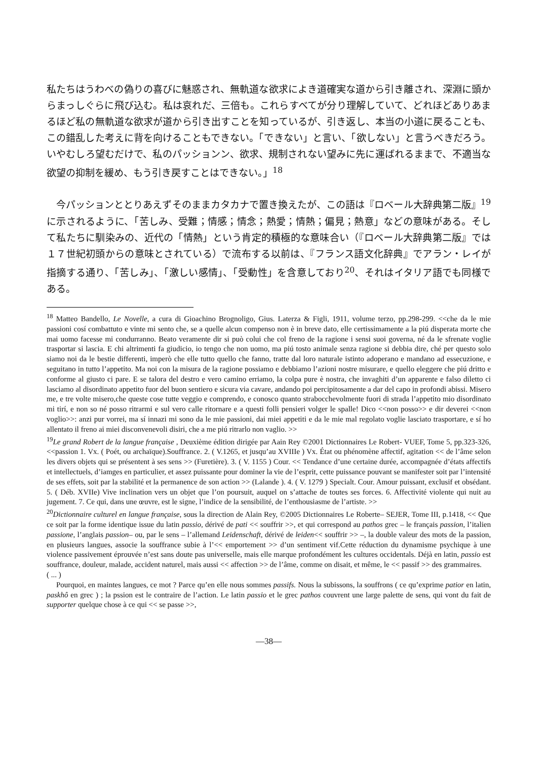私たちはうわべの偽りの喜びに魅惑され、無軌道な欲求によき道確実な道から引き離され、深淵に頭からまっしぐらに飛び込む。私は哀れだ、三倍も。これらすべてが分り理解していて、どれほどありあまるほど私の無軌道な欲求が道から引き出すことを知っているが、引き返し、本当の小道に戻ることも、この錯乱した考えに背を向けることもできない。「できない」と言い、「欲しない」と言うべきだろう。いやむしろ望むだけで、私のパッションン、欲求、規制されない望みに先に運ばれるままで、不適当な欲望の抑制を緩め、もう引き戻すことはできない。」<sup>18</sup>
今パッションととりあえずそのままカタカナで置き換えたが、この語は『ロベール大辞典第二版』<sup>19</sup>に示されるように、「苦しみ、受難；情感；情念；熱愛；情熱；偏見；熱意」などの意味がある。そして私たちに馴染みの、近代の「情熱」という肯定的積極的な意味合い（『ロベール大辞典第二版』では１７世紀初頭からの意味とされている）で流布する以前は、『フランス語文化辞典』でアラン・レイが指摘する通り、「苦しみ」、「激しい感情」、「受動性」を含意しており<sup>20</sup>、それはイタリア語でも同様である。
<sup>18</sup> Matteo Bandello, Le Novelle, a cura di Gioachino Brognoligo, Gius. Laterza & Figli, 1911, volume terzo, pp.298-299. <<che da le mie passioni cosí combattuto e vinte mi sento che, se a quelle alcun compenso non è in breve dato, elle certissimamente a la piú disperata morte che mai uomo facesse mi condurranno. Beato veramente dir si può colui che col freno de la ragione i sensi suoi governa, né da le sfrenate voglie trasportar si lascia. E chi altrimenti fa giudicio, io tengo che non uomo, ma piú tosto animale senza ragione si debbia dire, ché per questo solo siamo noi da le bestie differenti, imperò che elle tutto quello che fanno, tratte dal loro naturale istinto adoperano e mandano ad essecuzione, e seguitano in tutto l’appetito. Ma noi con la misura de la ragione possiamo e debbiamo l’azioni nostre misurare, e quello eleggere che piú dritto e conforme al giusto ci pare. E se talora del destro e vero camino erriamo, la colpa pure è nostra, che invaghiti d’un apparente e falso diletto ci lasciamo al disordinato appetito fuor del buon sentiero e sicura via cavare, andando poi percipitosamente a dar del capo in profondi abissi. Misero me, e tre volte misero,che queste cose tutte veggio e comprendo, e conosco quanto strabocchevolmente fuori di strada l’appetito mio disordinato mi tirí, e non so né posso ritrarmi e sul vero calle ritornare e a questi folli pensieri volger le spalle! Dico <<non posso>> e dir deverei <<non voglio>>: anzi pur vorrei, ma sí innazi mi sono da le mie passioni, dai miei appetiti e da le mie mal regolato voglie lasciato trasportare, e sí ho allentato il freno ai miei disconvenevoli disiri, che a me piú ritrarlo non vaglio. >>
<sup>19</sup> Le grand Robert de la langue française , Deuxième édition dirigée par Aain Rey ©2001 Dictionnaires Le Robert- VUEF, Tome 5, pp.323-326, <<passion 1. Vx. ( Poét, ou archaïque).Souffrance. 2. ( V.1265, et jusqu’au XVIIIe ) Vx. État ou phénomène affectif, agitation << de l’âme selon les divers objets qui se présentent à ses sens >> (Furetière). 3. ( V. 1155 ) Cour. << Tendance d’une certaine durée, accompagnée d’états affectifs et intellectuels, d’iamges en particulier, et assez puissante pour dominer la vie de l’esprit, cette puissance pouvant se manifester soit par l’intensité de ses effets, soit par la stabilité et la permanence de son action >> (Lalande ). 4. ( V. 1279 ) Specialt. Cour. Amour puissant, exclusif et obsédant. 5. ( Déb. XVIIe) Vive inclination vers un objet que l’on poursuit, auquel on s’attache de toutes ses forces. 6. Affectivité violente qui nuit au jugement. 7. Ce qui, dans une œuvre, est le signe, l’indice de la sensibilité, de l’enthousiasme de l’artiste. >>
<sup>20</sup> Dictionnaire culturel en langue française, sous la direction de Alain Rey, ©2005 Dictionnaires Le Roberte– SEJER, Tome III, p.1418, << Que ce soit par la forme identique issue du latin passio, dérivé de pati << souffrir >>, et qui correspond au pathos grec – le français passion, l’italien passione, l’anglais passion– ou, par le sens – l’allemand Leidenschaft, dérivé de leiden<< souffrir >> –, la double valeur des mots de la passion, en plusieurs langues, associe la souffrance subie à l’<< emportement >> d’un sentiment vif.Cette réduction du dynamisme psychique à une violence passivement éprouvée n’est sans doute pas universelle, mais elle marque profondément les cultures occidentals. Déjà en latin, passio est souffrance, douleur, malade, accident naturel, mais aussi << affection >> de l’âme, comme on disait, et même, le << passif >> des grammaires.
( ... )
Pourquoi, en maintes langues, ce mot ? Parce qu’en elle nous sommes passifs. Nous la subissons, la souffrons ( ce qu’exprime patior en latin, paskhô en grec ) ; la pssion est le contraire de l’action. Le latin passio et le grec pathos couvrent une large palette de sens, qui vont du fait de supporter quelque chose à ce qui << se passe >>,
—38—